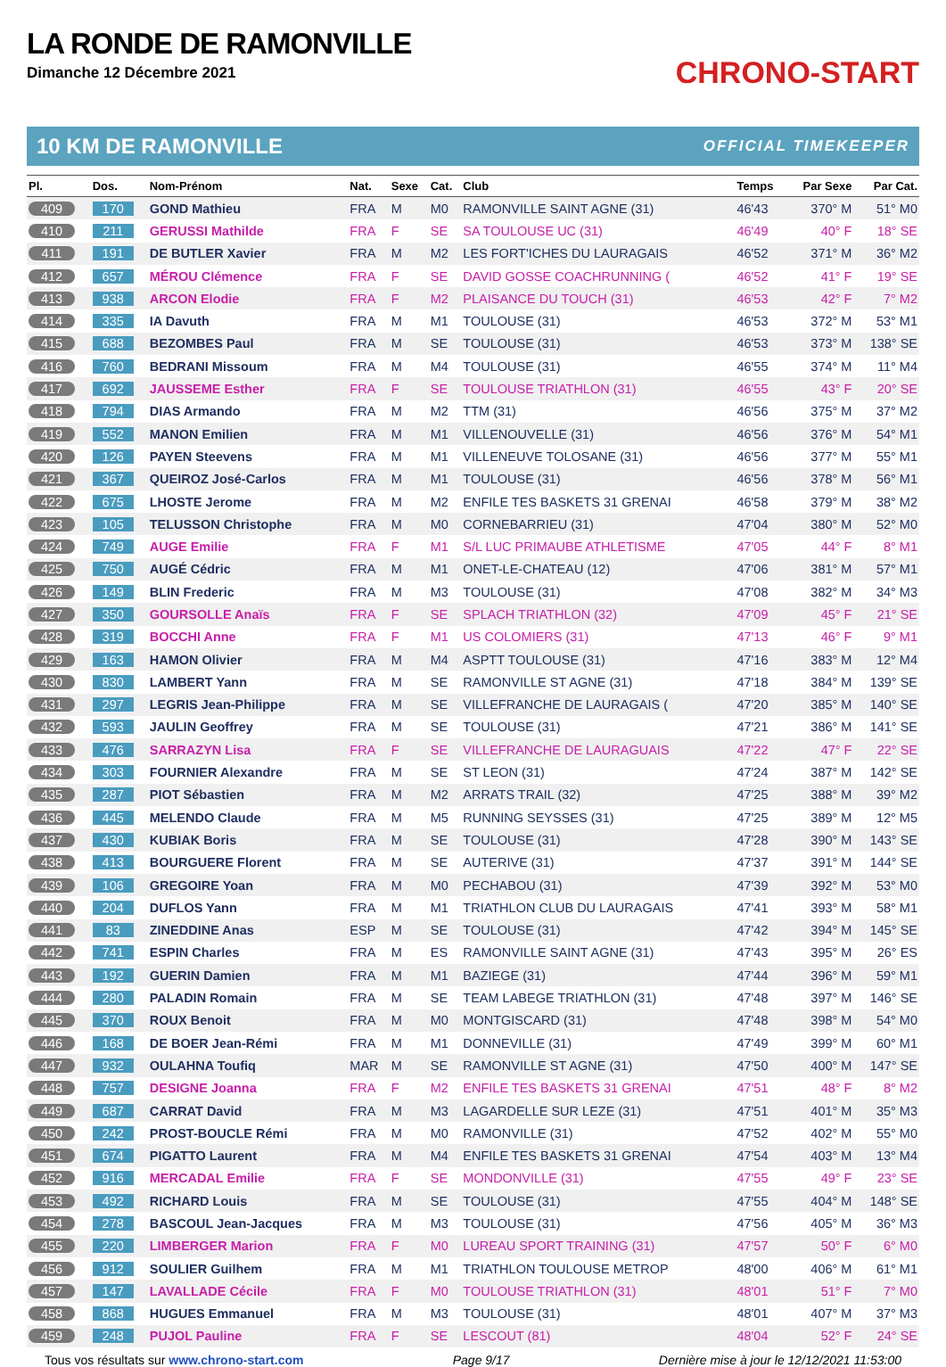LA RONDE DE RAMONVILLE
Dimanche 12 Décembre 2021
CHRONO-START
10 KM DE RAMONVILLE OFFICIAL TIMEKEEPER
| Pl. | Dos. | Nom-Prénom | Nat. | Sexe | Cat. | Club | Temps | Par Sexe | Par Cat. |
| --- | --- | --- | --- | --- | --- | --- | --- | --- | --- |
| 409 | 170 | GOND Mathieu | FRA | M | M0 | RAMONVILLE SAINT AGNE (31) | 46'43 | 370° M | 51° M0 |
| 410 | 211 | GERUSSI Mathilde | FRA | F | SE | SA TOULOUSE UC (31) | 46'49 | 40° F | 18° SE |
| 411 | 191 | DE BUTLER Xavier | FRA | M | M2 | LES FORT'ICHES DU LAURAGAIS | 46'52 | 371° M | 36° M2 |
| 412 | 657 | MÉROU Clémence | FRA | F | SE | DAVID GOSSE COACHRUNNING ( | 46'52 | 41° F | 19° SE |
| 413 | 938 | ARCON Elodie | FRA | F | M2 | PLAISANCE DU TOUCH (31) | 46'53 | 42° F | 7° M2 |
| 414 | 335 | IA Davuth | FRA | M | M1 | TOULOUSE (31) | 46'53 | 372° M | 53° M1 |
| 415 | 688 | BEZOMBES Paul | FRA | M | SE | TOULOUSE (31) | 46'53 | 373° M | 138° SE |
| 416 | 760 | BEDRANI Missoum | FRA | M | M4 | TOULOUSE (31) | 46'55 | 374° M | 11° M4 |
| 417 | 692 | JAUSSEME Esther | FRA | F | SE | TOULOUSE TRIATHLON (31) | 46'55 | 43° F | 20° SE |
| 418 | 794 | DIAS Armando | FRA | M | M2 | TTM (31) | 46'56 | 375° M | 37° M2 |
| 419 | 552 | MANON Emilien | FRA | M | M1 | VILLENOUVELLE (31) | 46'56 | 376° M | 54° M1 |
| 420 | 126 | PAYEN Steevens | FRA | M | M1 | VILLENEUVE TOLOSANE (31) | 46'56 | 377° M | 55° M1 |
| 421 | 367 | QUEIROZ José-Carlos | FRA | M | M1 | TOULOUSE (31) | 46'56 | 378° M | 56° M1 |
| 422 | 675 | LHOSTE Jerome | FRA | M | M2 | ENFILE TES BASKETS 31 GRENAI | 46'58 | 379° M | 38° M2 |
| 423 | 105 | TELUSSON Christophe | FRA | M | M0 | CORNEBARRIEU (31) | 47'04 | 380° M | 52° M0 |
| 424 | 749 | AUGE Emilie | FRA | F | M1 | S/L LUC PRIMAUBE ATHLETISME | 47'05 | 44° F | 8° M1 |
| 425 | 750 | AUGÉ Cédric | FRA | M | M1 | ONET-LE-CHATEAU (12) | 47'06 | 381° M | 57° M1 |
| 426 | 149 | BLIN Frederic | FRA | M | M3 | TOULOUSE (31) | 47'08 | 382° M | 34° M3 |
| 427 | 350 | GOURSOLLE Anaïs | FRA | F | SE | SPLACH TRIATHLON (32) | 47'09 | 45° F | 21° SE |
| 428 | 319 | BOCCHI Anne | FRA | F | M1 | US COLOMIERS (31) | 47'13 | 46° F | 9° M1 |
| 429 | 163 | HAMON Olivier | FRA | M | M4 | ASPTT TOULOUSE (31) | 47'16 | 383° M | 12° M4 |
| 430 | 830 | LAMBERT Yann | FRA | M | SE | RAMONVILLE ST AGNE (31) | 47'18 | 384° M | 139° SE |
| 431 | 297 | LEGRIS Jean-Philippe | FRA | M | SE | VILLEFRANCHE DE LAURAGAIS ( | 47'20 | 385° M | 140° SE |
| 432 | 593 | JAULIN Geoffrey | FRA | M | SE | TOULOUSE (31) | 47'21 | 386° M | 141° SE |
| 433 | 476 | SARRAZYN Lisa | FRA | F | SE | VILLEFRANCHE DE LAURAGUAIS | 47'22 | 47° F | 22° SE |
| 434 | 303 | FOURNIER Alexandre | FRA | M | SE | ST LEON (31) | 47'24 | 387° M | 142° SE |
| 435 | 287 | PIOT Sébastien | FRA | M | M2 | ARRATS TRAIL (32) | 47'25 | 388° M | 39° M2 |
| 436 | 445 | MELENDO Claude | FRA | M | M5 | RUNNING SEYSSES (31) | 47'25 | 389° M | 12° M5 |
| 437 | 430 | KUBIAK Boris | FRA | M | SE | TOULOUSE (31) | 47'28 | 390° M | 143° SE |
| 438 | 413 | BOURGUERE Florent | FRA | M | SE | AUTERIVE (31) | 47'37 | 391° M | 144° SE |
| 439 | 106 | GREGOIRE Yoan | FRA | M | M0 | PECHABOU (31) | 47'39 | 392° M | 53° M0 |
| 440 | 204 | DUFLOS Yann | FRA | M | M1 | TRIATHLON CLUB DU LAURAGAIS | 47'41 | 393° M | 58° M1 |
| 441 | 83 | ZINEDDINE Anas | ESP | M | SE | TOULOUSE (31) | 47'42 | 394° M | 145° SE |
| 442 | 741 | ESPIN Charles | FRA | M | ES | RAMONVILLE SAINT AGNE (31) | 47'43 | 395° M | 26° ES |
| 443 | 192 | GUERIN Damien | FRA | M | M1 | BAZIEGE (31) | 47'44 | 396° M | 59° M1 |
| 444 | 280 | PALADIN Romain | FRA | M | SE | TEAM LABEGE TRIATHLON (31) | 47'48 | 397° M | 146° SE |
| 445 | 370 | ROUX Benoit | FRA | M | M0 | MONTGISCARD (31) | 47'48 | 398° M | 54° M0 |
| 446 | 168 | DE BOER Jean-Rémi | FRA | M | M1 | DONNEVILLE (31) | 47'49 | 399° M | 60° M1 |
| 447 | 932 | OULAHNA Toufiq | MAR | M | SE | RAMONVILLE ST AGNE (31) | 47'50 | 400° M | 147° SE |
| 448 | 757 | DESIGNE Joanna | FRA | F | M2 | ENFILE TES BASKETS 31 GRENAI | 47'51 | 48° F | 8° M2 |
| 449 | 687 | CARRAT David | FRA | M | M3 | LAGARDELLE SUR LEZE (31) | 47'51 | 401° M | 35° M3 |
| 450 | 242 | PROST-BOUCLE Rémi | FRA | M | M0 | RAMONVILLE (31) | 47'52 | 402° M | 55° M0 |
| 451 | 674 | PIGATTO Laurent | FRA | M | M4 | ENFILE TES BASKETS 31 GRENAI | 47'54 | 403° M | 13° M4 |
| 452 | 916 | MERCADAL Emilie | FRA | F | SE | MONDONVILLE (31) | 47'55 | 49° F | 23° SE |
| 453 | 492 | RICHARD Louis | FRA | M | SE | TOULOUSE (31) | 47'55 | 404° M | 148° SE |
| 454 | 278 | BASCOUL Jean-Jacques | FRA | M | M3 | TOULOUSE (31) | 47'56 | 405° M | 36° M3 |
| 455 | 220 | LIMBERGER Marion | FRA | F | M0 | LUREAU SPORT TRAINING (31) | 47'57 | 50° F | 6° M0 |
| 456 | 912 | SOULIER Guilhem | FRA | M | M1 | TRIATHLON TOULOUSE METROP | 48'00 | 406° M | 61° M1 |
| 457 | 147 | LAVALLADE Cécile | FRA | F | M0 | TOULOUSE TRIATHLON (31) | 48'01 | 51° F | 7° M0 |
| 458 | 868 | HUGUES Emmanuel | FRA | M | M3 | TOULOUSE (31) | 48'01 | 407° M | 37° M3 |
| 459 | 248 | PUJOL Pauline | FRA | F | SE | LESCOUT (81) | 48'04 | 52° F | 24° SE |
Tous vos résultats sur www.chrono-start.com Page 9/17 Dernière mise à jour le 12/12/2021 11:53:00